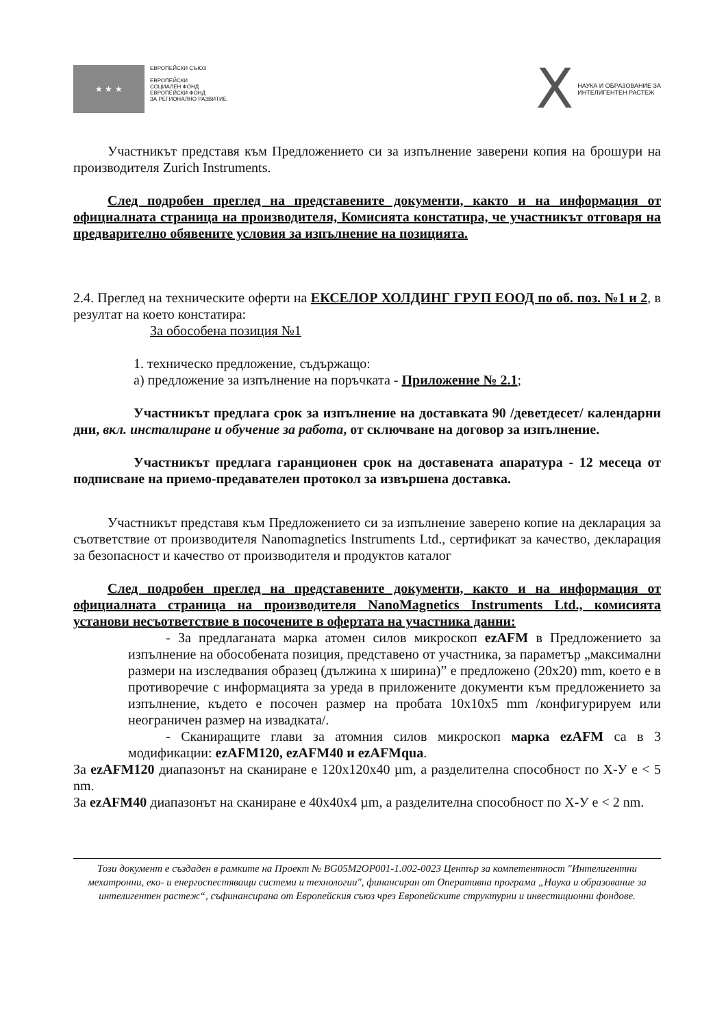★ ★ ★
ЕВРОПЕЙСКИ СЪЮЗ
ЕВРОПЕЙСКИ
СОЦИАЛЕН ФОНД
ЕВРОПЕЙСКИ ФОНД
ЗА РЕГИОНАЛНО РАЗВИТИЕ
X
НАУКА И ОБРАЗОВАНИЕ ЗА
ИНТЕЛИГЕНТЕН РАСТЕЖ
Участникът представя към Предложението си за изпълнение заверени копия на брошури на производителя Zurich Instruments.
След подробен преглед на представените документи, както и на информация от официалната страница на производителя, Комисията констатира, че участникът отговаря на предварително обявените условия за изпълнение на позицията.
2.4. Преглед на техническите оферти на ЕКСЕЛОР ХОЛДИНГ ГРУП ЕООД по об. поз. №1 и 2, в резултат на което констатира:
За обособена позиция №1
1. техническо предложение, съдържащо:
а) предложение за изпълнение на поръчката - Приложение № 2.1;
Участникът предлага срок за изпълнение на доставката 90 /деветдесет/ календарни дни, вкл. инсталиране и обучение за работа, от сключване на договор за изпълнение.
Участникът предлага гаранционен срок на доставената апаратура - 12 месеца от подписване на приемо-предавателен протокол за извършена доставка.
Участникът представя към Предложението си за изпълнение заверено копие на декларация за съответствие от производителя Nanomagnetics Instruments Ltd., сертификат за качество, декларация за безопасност и качество от производителя и продуктов каталог
След подробен преглед на представените документи, както и на информация от официалната страница на производителя NanoMagnetics Instruments Ltd., комисията установи несъответствие в посочените в офертата на участника данни:
- За предлаганата марка атомен силов микроскоп ezAFM в Предложението за изпълнение на обособената позиция, представено от участника, за параметър „максимални размери на изследвания образец (дължина x ширина)” е предложено (20x20) mm, което е в противоречие с информацията за уреда в приложените документи към предложението за изпълнение, където е посочен размер на пробата 10x10x5 mm /конфигурируем или неограничен размер на извадката/.
- Сканиращите глави за атомния силов микроскоп марка ezAFM са в 3 модификации: ezAFM120, ezAFM40 и ezAFMqua.
За ezAFM120 диапазонът на сканиране е 120x120x40 µm, а разделителна способност по Х-У е < 5 nm.
За ezAFM40 диапазонът на сканиране е 40x40x4 µm, а разделителна способност по Х-У е < 2 nm.
Този документ е създаден в рамките на Проект № BG05M2OP001-1.002-0023 Център за компетентност "Интелигентни мехатронни, еко- и енергоспестяващи системи и технологии", финансиран от Оперативна програма „Наука и образование за интелигентен растеж“, съфинансирана от Европейския съюз чрез Европейските структурни и инвестиционни фондове.